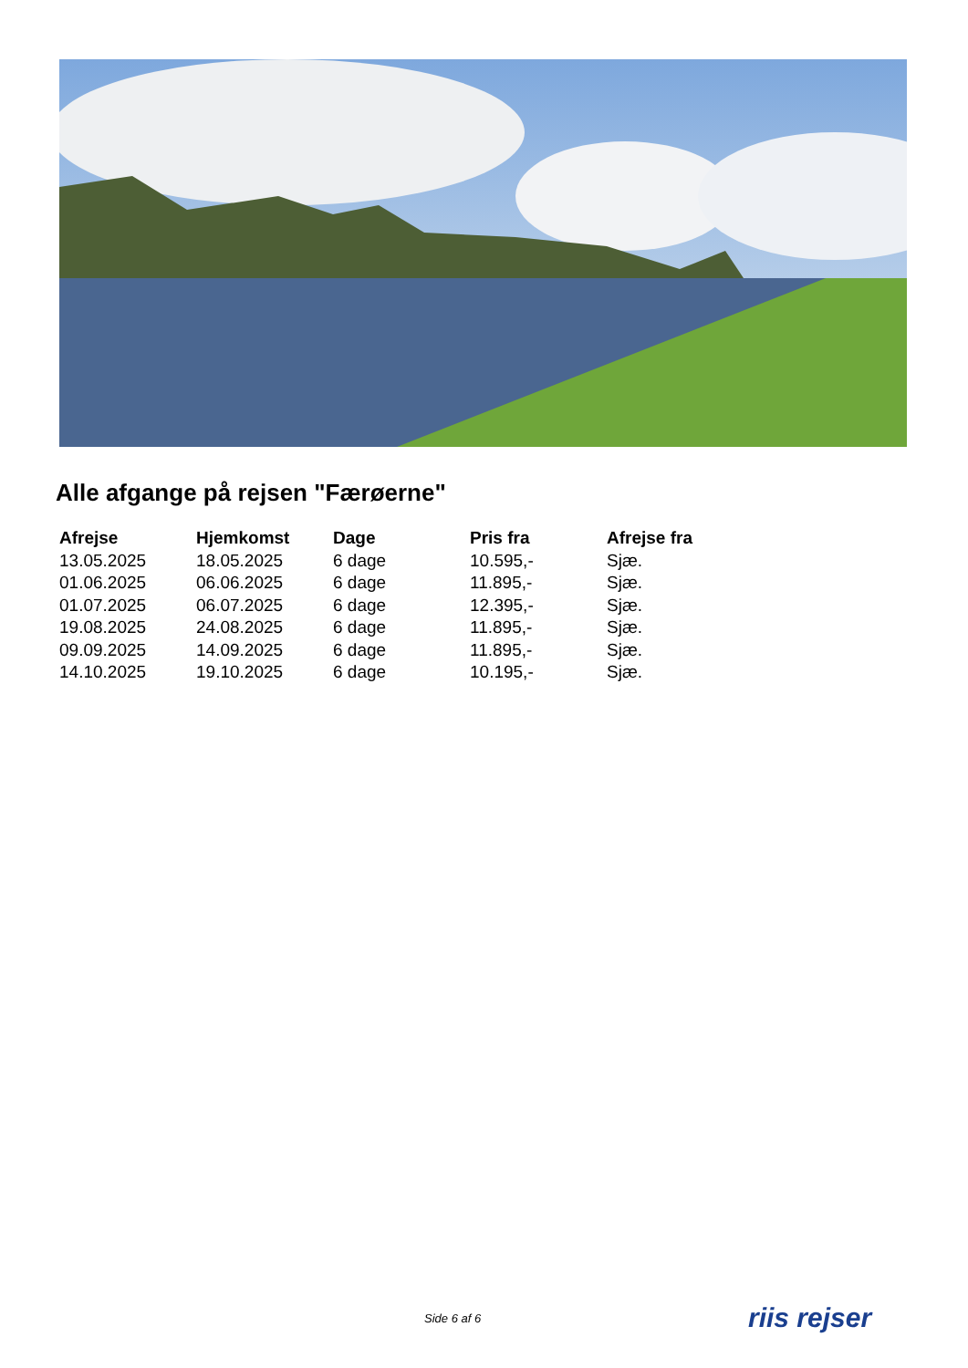Alle afgange på rejsen "Færøerne"
| Afrejse | Hjemkomst | Dage | Pris fra | Afrejse fra |
| --- | --- | --- | --- | --- |
| 13.05.2025 | 18.05.2025 | 6 dage | 10.595,- | Sjæ. |
| 01.06.2025 | 06.06.2025 | 6 dage | 11.895,- | Sjæ. |
| 01.07.2025 | 06.07.2025 | 6 dage | 12.395,- | Sjæ. |
| 19.08.2025 | 24.08.2025 | 6 dage | 11.895,- | Sjæ. |
| 09.09.2025 | 14.09.2025 | 6 dage | 11.895,- | Sjæ. |
| 14.10.2025 | 19.10.2025 | 6 dage | 10.195,- | Sjæ. |
Side 6 af 6 riis rejser